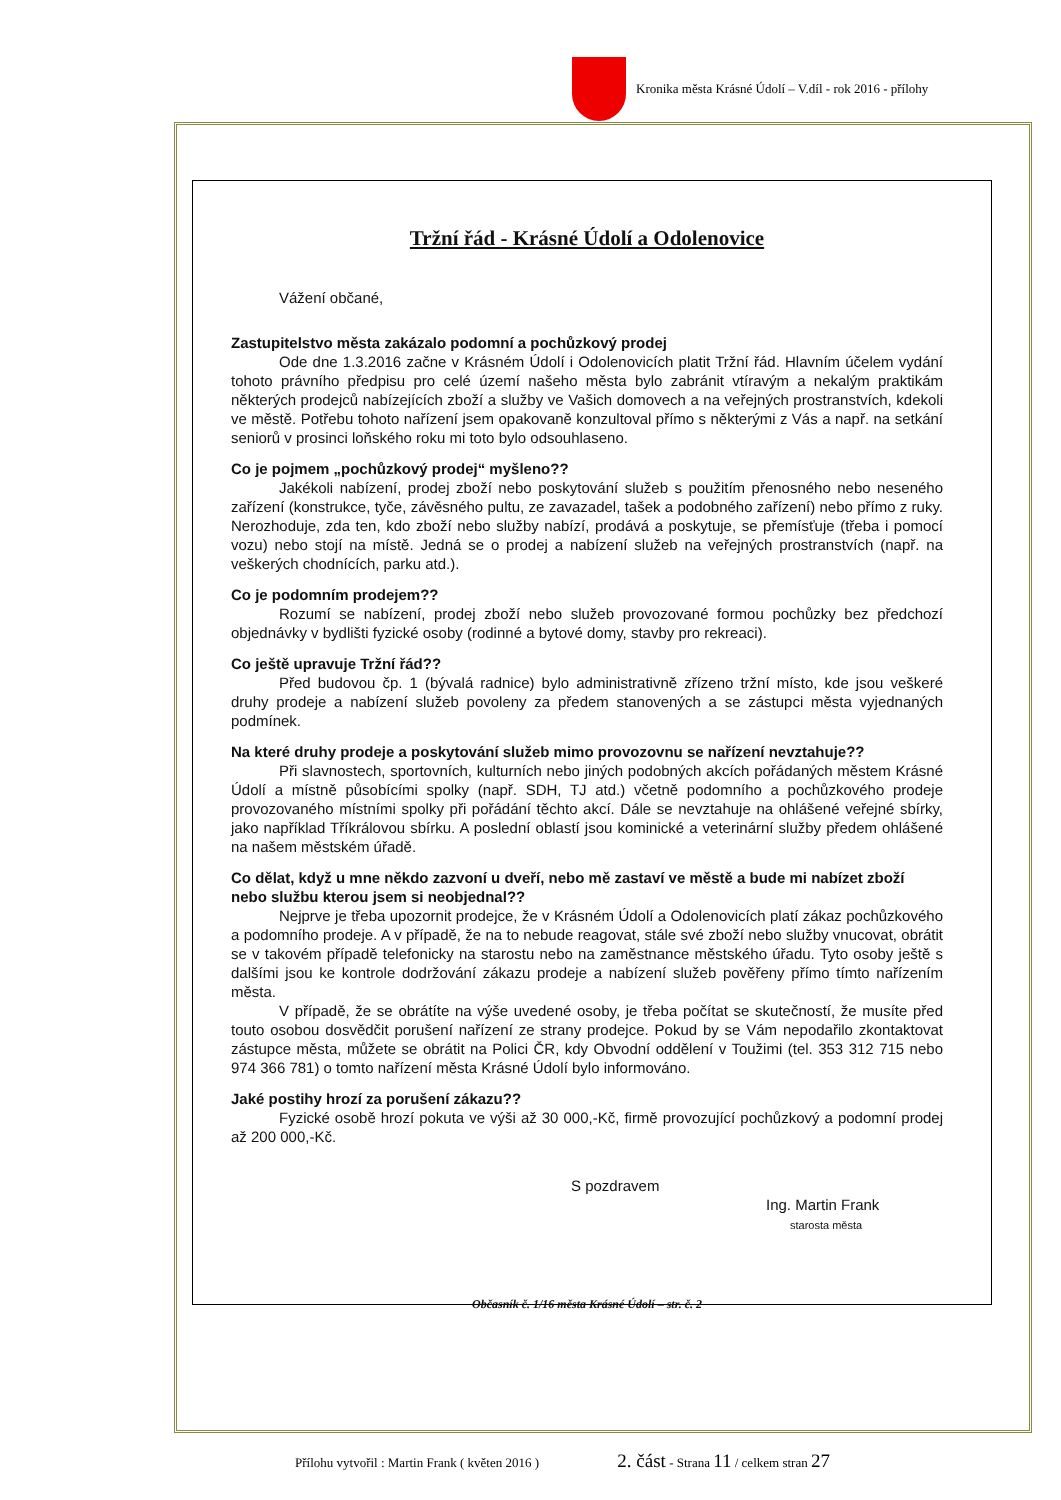Kronika města Krásné Údolí – V.díl - rok 2016 - přílohy
Tržní řád - Krásné Údolí a Odolenovice
Vážení občané,
Zastupitelstvo města zakázalo podomní a pochůzkový prodej
Ode dne 1.3.2016 začne v Krásném Údolí i Odolenovicích platit Tržní řád. Hlavním účelem vydání tohoto právního předpisu pro celé území našeho města bylo zabránit vtíravým a nekalým praktikám některých prodejců nabízejících zboží a služby ve Vašich domovech a na veřejných prostranstvích, kdekoli ve městě. Potřebu tohoto nařízení jsem opakovaně konzultoval přímo s některými z Vás a např. na setkání seniorů v prosinci loňského roku mi toto bylo odsouhlaseno.
Co je pojmem „pochůzkový prodej“ myšleno??
Jakékoli nabízení, prodej zboží nebo poskytování služeb s použitím přenosného nebo neseného zařízení (konstrukce, tyče, závěsného pultu, ze zavazadel, tašek a podobného zařízení) nebo přímo z ruky. Nerozhoduje, zda ten, kdo zboží nebo služby nabízí, prodává a poskytuje, se přemísťuje (třeba i pomocí vozu) nebo stojí na místě. Jedná se o prodej a nabízení služeb na veřejných prostranstvích (např. na veškerých chodnících, parku atd.).
Co je podomním prodejem??
Rozumí se nabízení, prodej zboží nebo služeb provozované formou pochůzky bez předchozí objednávky v bydlišti fyzické osoby (rodinné a bytové domy, stavby pro rekreaci).
Co ještě upravuje Tržní řád??
Před budovou čp. 1 (bývalá radnice) bylo administrativně zřízeno tržní místo, kde jsou veškeré druhy prodeje a nabízení služeb povoleny za předem stanovených a se zástupci města vyjednaných podmínek.
Na které druhy prodeje a poskytování služeb mimo provozovnu se nařízení nevztahuje??
Při slavnostech, sportovních, kulturních nebo jiných podobných akcích pořádaných městem Krásné Údolí a místně působícími spolky (např. SDH, TJ atd.) včetně podomního a pochůzkového prodeje provozovaného místními spolky při pořádání těchto akcí. Dále se nevztahuje na ohlášené veřejné sbírky, jako například Tříkrálovou sbírku. A poslední oblastí jsou kominické a veterinární služby předem ohlášené na našem městském úřadě.
Co dělat, když u mne někdo zazvoní u dveří, nebo mě zastaví ve městě a bude mi nabízet zboží nebo službu kterou jsem si neobjednal??
Nejprve je třeba upozornit prodejce, že v Krásném Údolí a Odolenovicích platí zákaz pochůzkového a podomního prodeje. A v případě, že na to nebude reagovat, stále své zboží nebo služby vnucovat, obrátit se v takovém případě telefonicky na starostu nebo na zaměstnance městského úřadu. Tyto osoby ještě s dalšími jsou ke kontrole dodržování zákazu prodeje a nabízení služeb pověřeny přímo tímto nařízením města.
V případě, že se obrátíte na výše uvedené osoby, je třeba počítat se skutečností, že musíte před touto osobou dosvědčit porušení nařízení ze strany prodejce. Pokud by se Vám nepodařilo zkontaktovat zástupce města, můžete se obrátit na Polici ČR, kdy Obvodní oddělení v Toužimi (tel. 353 312 715 nebo 974 366 781) o tomto nařízení města Krásné Údolí bylo informováno.
Jaké postihy hrozí za porušení zákazu??
Fyzické osobě hrozí pokuta ve výši až 30 000,-Kč, firmě provozující pochůzkový a podomní prodej až 200 000,-Kč.
S pozdravem
Ing. Martin Frank
starosta města
Občasník č. 1/16 města Krásné Údolí – str. č. 2
Přílohu vytvořil : Martin Frank ( květen 2016 ) 2. část - Strana 11 / celkem stran 27